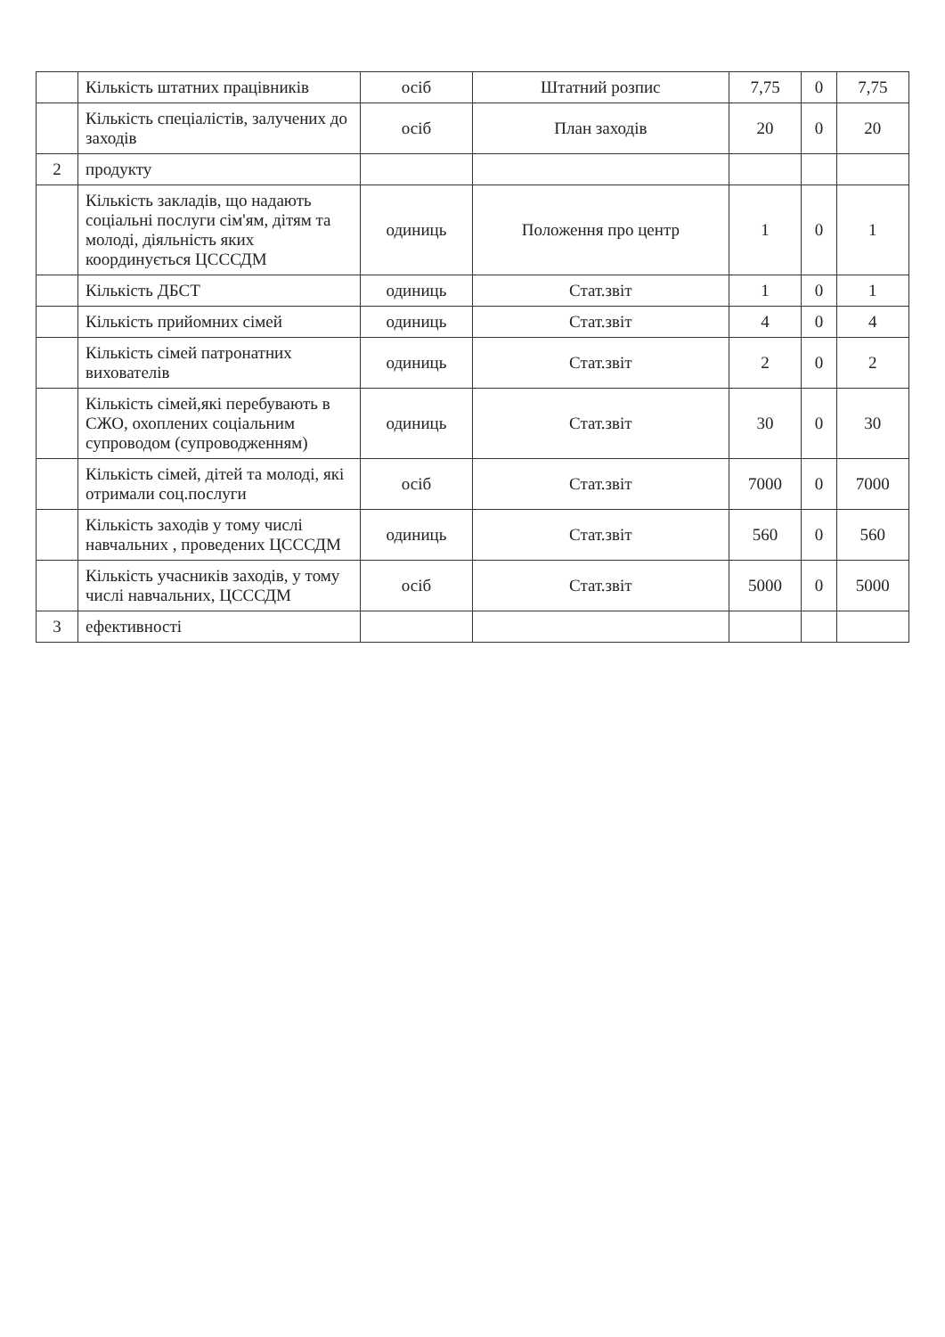| | Кількість штатних працівників | осіб | Штатний розпис | 7,75 | 0 | 7,75 |
| | Кількість спеціалістів, залучених до заходів | осіб | План заходів | 20 | 0 | 20 |
| 2 | продукту | | | | | |
| | Кількість закладів, що надають соціальні послуги сім'ям, дітям та молоді, діяльність яких координується ЦСССДМ | одиниць | Положення про центр | 1 | 0 | 1 |
| | Кількість ДБСТ | одиниць | Стат.звіт | 1 | 0 | 1 |
| | Кількість прийомних сімей | одиниць | Стат.звіт | 4 | 0 | 4 |
| | Кількість сімей патронатних вихователів | одиниць | Стат.звіт | 2 | 0 | 2 |
| | Кількість сімей,які перебувають в СЖО, охоплених соціальним супроводом (супроводженням) | одиниць | Стат.звіт | 30 | 0 | 30 |
| | Кількість сімей, дітей та молоді, які отримали соц.послуги | осіб | Стат.звіт | 7000 | 0 | 7000 |
| | Кількість заходів у тому числі навчальних , проведених ЦСССДМ | одиниць | Стат.звіт | 560 | 0 | 560 |
| | Кількість учасників заходів, у тому числі навчальних, ЦСССДМ | осіб | Стат.звіт | 5000 | 0 | 5000 |
| 3 | ефективності | | | | | |